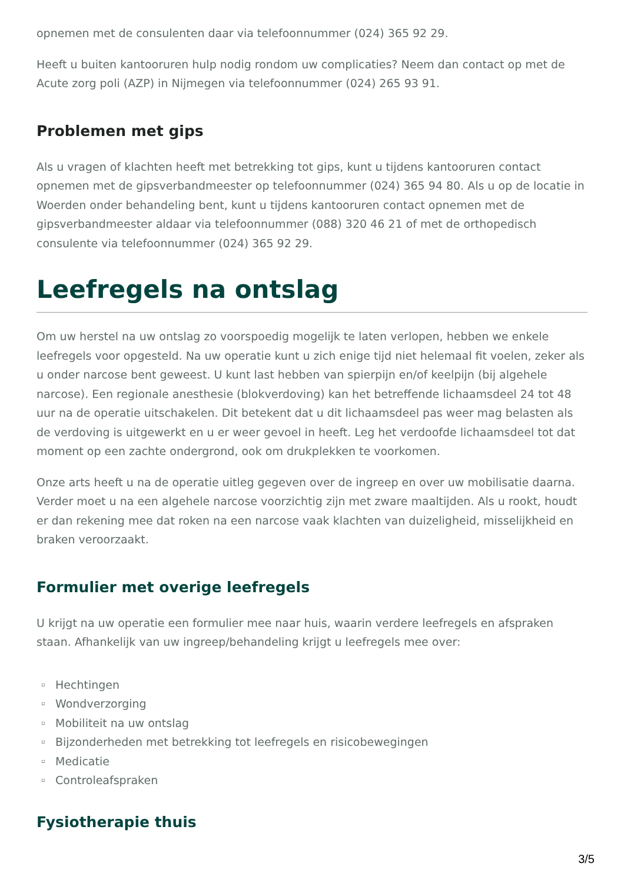opnemen met de consulenten daar via telefoonnummer (024) 365 92 29.
Heeft u buiten kantooruren hulp nodig rondom uw complicaties? Neem dan contact op met de Acute zorg poli (AZP) in Nijmegen via telefoonnummer (024) 265 93 91.
Problemen met gips
Als u vragen of klachten heeft met betrekking tot gips, kunt u tijdens kantooruren contact opnemen met de gipsverbandmeester op telefoonnummer (024) 365 94 80. Als u op de locatie in Woerden onder behandeling bent, kunt u tijdens kantooruren contact opnemen met de gipsverbandmeester aldaar via telefoonnummer (088) 320 46 21 of met de orthopedisch consulente via telefoonnummer (024) 365 92 29.
Leefregels na ontslag
Om uw herstel na uw ontslag zo voorspoedig mogelijk te laten verlopen, hebben we enkele leefregels voor opgesteld. Na uw operatie kunt u zich enige tijd niet helemaal fit voelen, zeker als u onder narcose bent geweest. U kunt last hebben van spierpijn en/of keelpijn (bij algehele narcose). Een regionale anesthesie (blokverdoving) kan het betreffende lichaamsdeel 24 tot 48 uur na de operatie uitschakelen. Dit betekent dat u dit lichaamsdeel pas weer mag belasten als de verdoving is uitgewerkt en u er weer gevoel in heeft. Leg het verdoofde lichaamsdeel tot dat moment op een zachte ondergrond, ook om drukplekken te voorkomen.
Onze arts heeft u na de operatie uitleg gegeven over de ingreep en over uw mobilisatie daarna. Verder moet u na een algehele narcose voorzichtig zijn met zware maaltijden. Als u rookt, houdt er dan rekening mee dat roken na een narcose vaak klachten van duizeligheid, misselijkheid en braken veroorzaakt.
Formulier met overige leefregels
U krijgt na uw operatie een formulier mee naar huis, waarin verdere leefregels en afspraken staan. Afhankelijk van uw ingreep/behandeling krijgt u leefregels mee over:
▫ Hechtingen
▫ Wondverzorging
▫ Mobiliteit na uw ontslag
▫ Bijzonderheden met betrekking tot leefregels en risicobewegingen
▫ Medicatie
▫ Controleafspraken
Fysiotherapie thuis
3/5